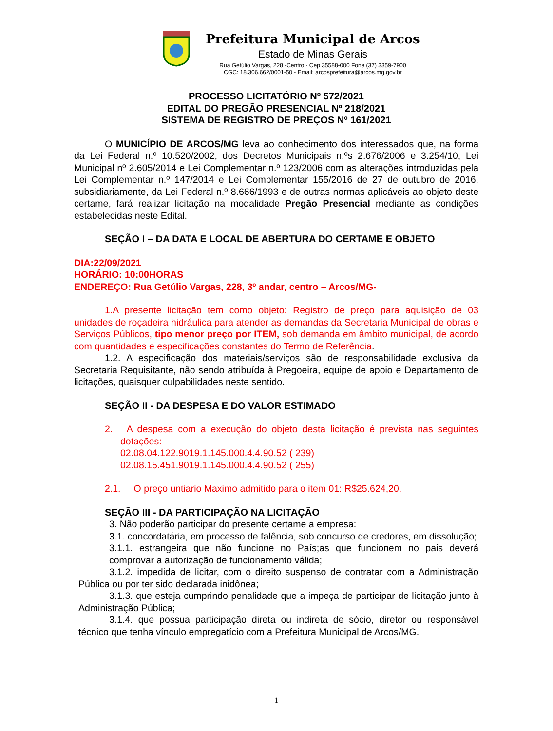Prefeitura Municipal de Arcos
Estado de Minas Gerais
Rua Getúlio Vargas, 228 -Centro - Cep 35588-000 Fone (37) 3359-7900
CGC: 18.306.662/0001-50 - Email: arcosprefeitura@arcos.mg.gov.br
PROCESSO LICITATÓRIO Nº 572/2021
EDITAL DO PREGÃO PRESENCIAL Nº 218/2021
SISTEMA DE REGISTRO DE PREÇOS Nº 161/2021
O MUNICÍPIO DE ARCOS/MG leva ao conhecimento dos interessados que, na forma da Lei Federal n.º 10.520/2002, dos Decretos Municipais n.ºs 2.676/2006 e 3.254/10, Lei Municipal nº 2.605/2014 e Lei Complementar n.º 123/2006 com as alterações introduzidas pela Lei Complementar n.º 147/2014 e Lei Complementar 155/2016 de 27 de outubro de 2016, subsidiariamente, da Lei Federal n.º 8.666/1993 e de outras normas aplicáveis ao objeto deste certame, fará realizar licitação na modalidade Pregão Presencial mediante as condições estabelecidas neste Edital.
SEÇÃO I – DA DATA E LOCAL DE ABERTURA DO CERTAME E OBJETO
DIA:22/09/2021
HORÁRIO: 10:00HORAS
ENDEREÇO: Rua Getúlio Vargas, 228, 3º andar, centro – Arcos/MG-
1.A presente licitação tem como objeto: Registro de preço para aquisição de 03 unidades de roçadeira hidráulica para atender as demandas da Secretaria Municipal de obras e Serviços Públicos, tipo menor preço por ITEM, sob demanda em âmbito municipal, de acordo com quantidades e especificações constantes do Termo de Referência.
1.2. A especificação dos materiais/serviços são de responsabilidade exclusiva da Secretaria Requisitante, não sendo atribuída à Pregoeira, equipe de apoio e Departamento de licitações, quaisquer culpabilidades neste sentido.
SEÇÃO II - DA DESPESA E DO VALOR ESTIMADO
2. A despesa com a execução do objeto desta licitação é prevista nas seguintes dotações:
02.08.04.122.9019.1.145.000.4.4.90.52 ( 239)
02.08.15.451.9019.1.145.000.4.4.90.52 ( 255)
2.1. O preço untiario Maximo admitido para o item 01: R$25.624,20.
SEÇÃO III - DA PARTICIPAÇÃO NA LICITAÇÃO
3. Não poderão participar do presente certame a empresa:
3.1. concordatária, em processo de falência, sob concurso de credores, em dissolução;
3.1.1. estrangeira que não funcione no País;as que funcionem no pais deverá comprovar a autorização de funcionamento válida;
3.1.2. impedida de licitar, com o direito suspenso de contratar com a Administração Pública ou por ter sido declarada inidônea;
3.1.3. que esteja cumprindo penalidade que a impeça de participar de licitação junto à Administração Pública;
3.1.4. que possua participação direta ou indireta de sócio, diretor ou responsável técnico que tenha vínculo empregatício com a Prefeitura Municipal de Arcos/MG.
1